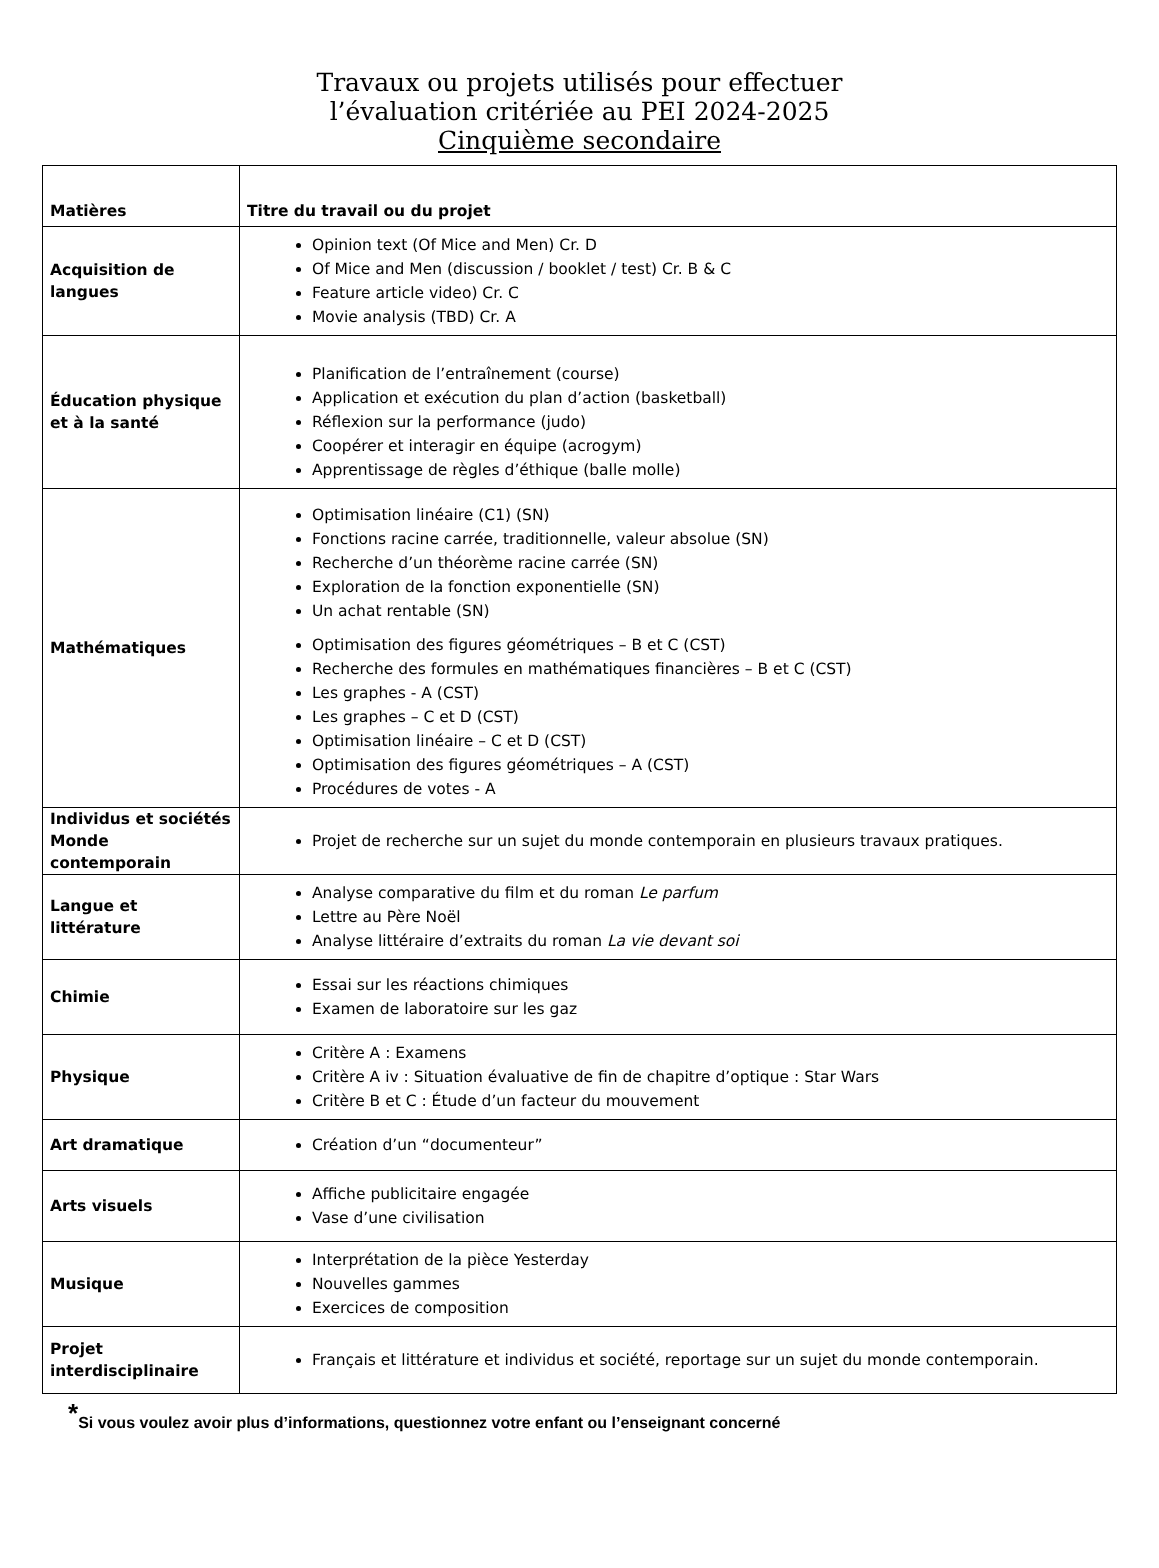Travaux ou projets utilisés pour effectuer
l’évaluation critériée au PEI 2024-2025
Cinquième secondaire
| Matières | Titre du travail ou du projet |
| --- | --- |
| Acquisition de langues | Opinion text (Of Mice and Men) Cr. D Of Mice and Men (discussion / booklet / test) Cr. B & C Feature article video) Cr. C Movie analysis (TBD) Cr. A |
| Éducation physique et à la santé | Planification de l’entraînement (course) Application et exécution du plan d’action (basketball) Réflexion sur la performance (judo) Coopérer et interagir en équipe (acrogym) Apprentissage de règles d’éthique (balle molle) |
| Mathématiques | Optimisation linéaire (C1) (SN) Fonctions racine carrée, traditionnelle, valeur absolue (SN) Recherche d’un théorème racine carrée (SN) Exploration de la fonction exponentielle (SN) Un achat rentable (SN) Optimisation des figures géométriques – B et C (CST) Recherche des formules en mathématiques financières – B et C (CST) Les graphes - A (CST) Les graphes – C et D (CST) Optimisation linéaire – C et D (CST) Optimisation des figures géométriques – A (CST) Procédures de votes - A |
| Individus et sociétés Monde contemporain | Projet de recherche sur un sujet du monde contemporain en plusieurs travaux pratiques. |
| Langue et littérature | Analyse comparative du film et du roman Le parfum Lettre au Père Noël Analyse littéraire d’extraits du roman La vie devant soi |
| Chimie | Essai sur les réactions chimiques Examen de laboratoire sur les gaz |
| Physique | Critère A : Examens Critère A iv : Situation évaluative de fin de chapitre d’optique : Star Wars Critère B et C : Étude d’un facteur du mouvement |
| Art dramatique | Création d’un “documenteur” |
| Arts visuels | Affiche publicitaire engagée Vase d’une civilisation |
| Musique | Interprétation de la pièce Yesterday Nouvelles gammes Exercices de composition |
| Projet interdisciplinaire | Français et littérature et individus et société, reportage sur un sujet du monde contemporain. |
<sup>*</sup> Si vous voulez avoir plus d’informations, questionnez votre enfant ou l’enseignant concerné